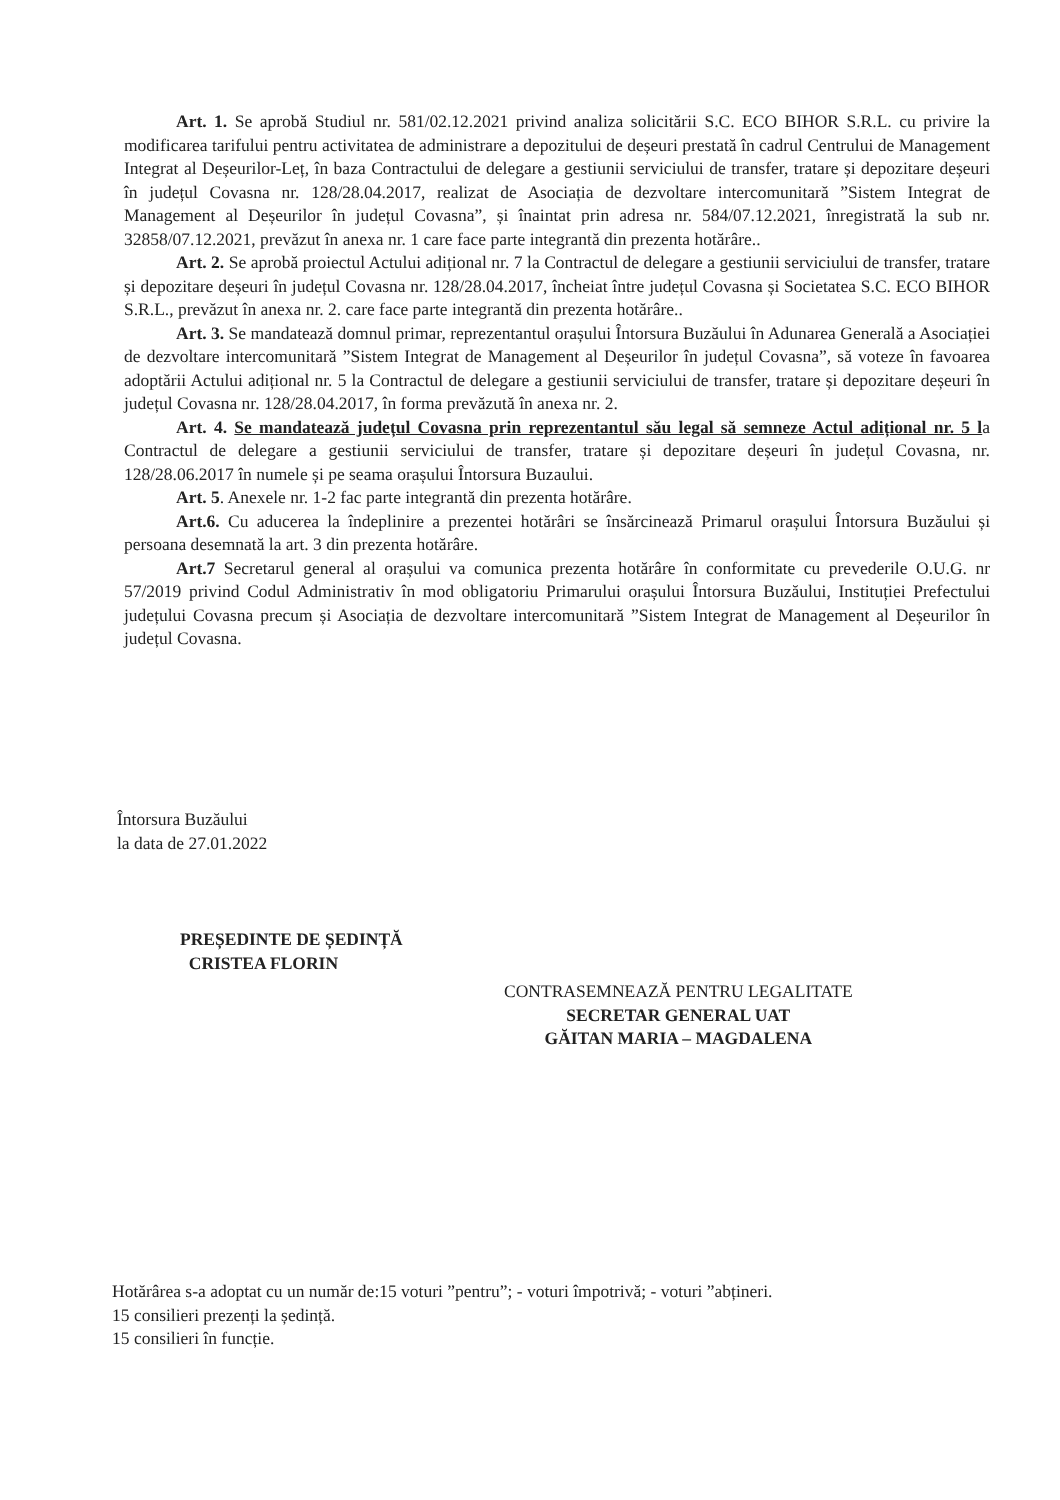Art. 1. Se aprobă Studiul nr. 581/02.12.2021 privind analiza solicitării S.C. ECO BIHOR S.R.L. cu privire la modificarea tarifului pentru activitatea de administrare a depozitului de deșeuri prestată în cadrul Centrului de Management Integrat al Deșeurilor-Leț, în baza Contractului de delegare a gestiunii serviciului de transfer, tratare și depozitare deșeuri în județul Covasna nr. 128/28.04.2017, realizat de Asociația de dezvoltare intercomunitară ”Sistem Integrat de Management al Deșeurilor în județul Covasna”, și înaintat prin adresa nr. 584/07.12.2021, înregistrată la sub nr. 32858/07.12.2021, prevăzut în anexa nr. 1 care face parte integrantă din prezenta hotărâre..
Art. 2. Se aprobă proiectul Actului adițional nr. 7 la Contractul de delegare a gestiunii serviciului de transfer, tratare și depozitare deșeuri în județul Covasna nr. 128/28.04.2017, încheiat între județul Covasna și Societatea S.C. ECO BIHOR S.R.L., prevăzut în anexa nr. 2. care face parte integrantă din prezenta hotărâre..
Art. 3. Se mandatează domnul primar, reprezentantul orașului Întorsura Buzăului în Adunarea Generală a Asociației de dezvoltare intercomunitară ”Sistem Integrat de Management al Deșeurilor în județul Covasna”, să voteze în favoarea adoptării Actului adițional nr. 5 la Contractul de delegare a gestiunii serviciului de transfer, tratare și depozitare deșeuri în județul Covasna nr. 128/28.04.2017, în forma prevăzută în anexa nr. 2.
Art. 4. Se mandatează județul Covasna prin reprezentantul său legal să semneze Actul adițional nr. 5 la Contractul de delegare a gestiunii serviciului de transfer, tratare și depozitare deșeuri în județul Covasna, nr. 128/28.06.2017 în numele și pe seama orașului Întorsura Buzaului.
Art. 5. Anexele nr. 1-2 fac parte integrantă din prezenta hotărâre.
Art.6. Cu aducerea la îndeplinire a prezentei hotărâri se însărcinează Primarul orașului Întorsura Buzăului și persoana desemnată la art. 3 din prezenta hotărâre.
Art.7 Secretarul general al orașului va comunica prezenta hotărâre în conformitate cu prevederile O.U.G. nr 57/2019 privind Codul Administrativ în mod obligatoriu Primarului orașului Întorsura Buzăului, Instituției Prefectului județului Covasna precum și Asociația de dezvoltare intercomunitară ”Sistem Integrat de Management al Deșeurilor în județul Covasna.
Întorsura Buzăului
la data de 27.01.2022
PREȘEDINTE DE ȘEDINȚĂ
CRISTEA FLORIN
CONTRASEMNEAZĂ PENTRU LEGALITATE
SECRETAR GENERAL UAT
GĂITAN MARIA – MAGDALENA
Hotărârea s-a adoptat cu un număr de:15 voturi ”pentru”; - voturi împotrivă; - voturi ”abțineri.
15 consilieri prezenți la ședință.
15 consilieri în funcție.